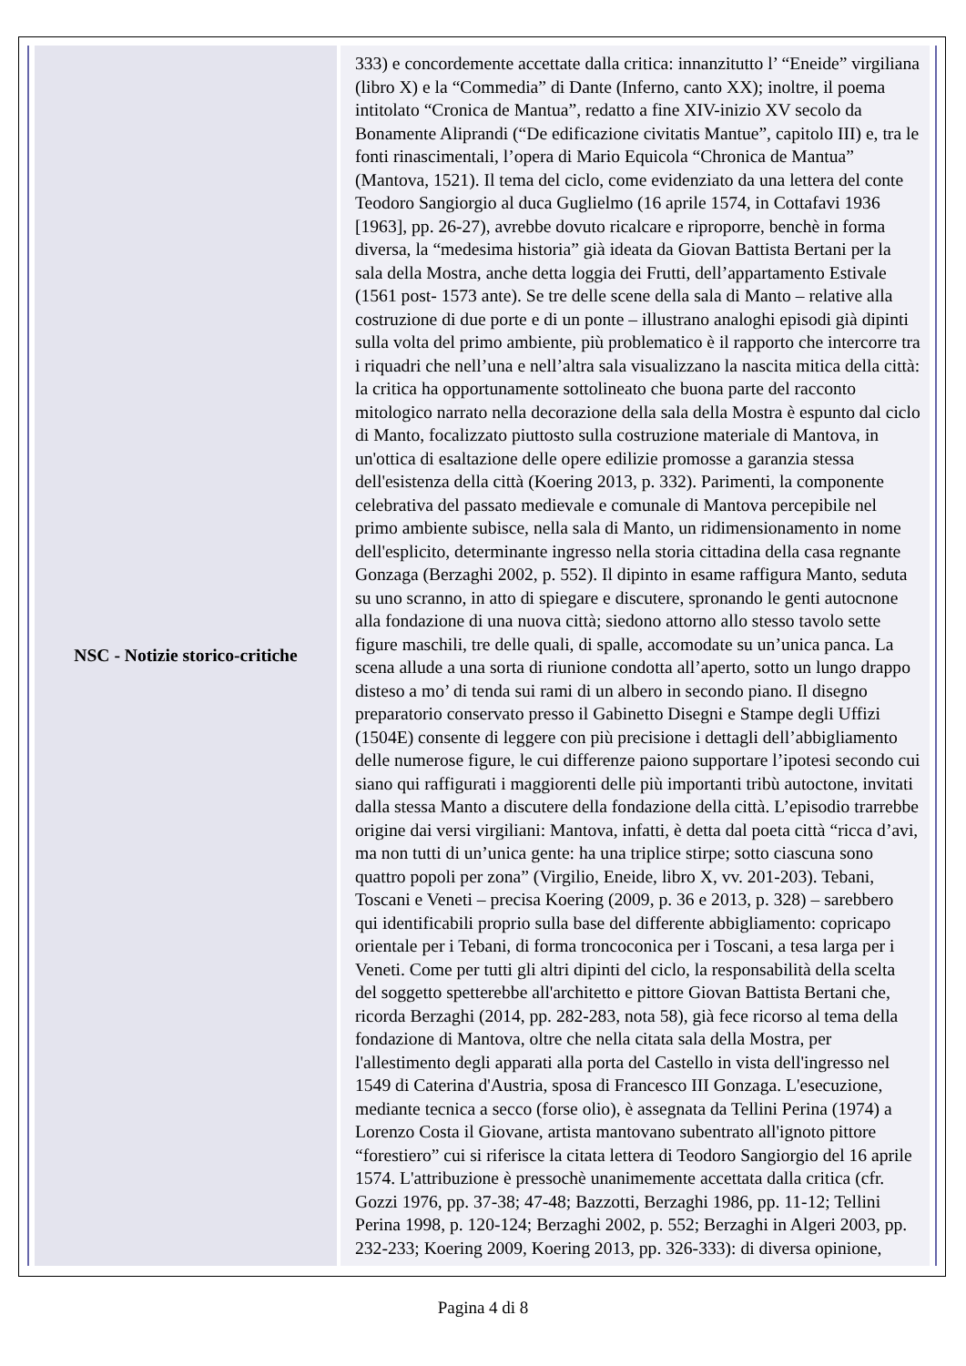| NSC - Notizie storico-critiche | 333) e concordemente accettate dalla critica: innanzitutto l’ “Eneide” virgiliana (libro X) e la “Commedia” di Dante (Inferno, canto XX); inoltre, il poema intitolato “Cronica de Mantua”, redatto a fine XIV-inizio XV secolo da Bonamente Aliprandi (“De edificazione civitatis Mantue”, capitolo III) e, tra le fonti rinascimentali, l’opera di Mario Equicola “Chronica de Mantua” (Mantova, 1521). Il tema del ciclo, come evidenziato da una lettera del conte Teodoro Sangiorgio al duca Guglielmo (16 aprile 1574, in Cottafavi 1936 [1963], pp. 26-27), avrebbe dovuto ricalcare e riproporre, benchè in forma diversa, la “medesima historia” già ideata da Giovan Battista Bertani per la sala della Mostra, anche detta loggia dei Frutti, dell’appartamento Estivale (1561 post- 1573 ante). Se tre delle scene della sala di Manto – relative alla costruzione di due porte e di un ponte – illustrano analoghi episodi già dipinti sulla volta del primo ambiente, più problematico è il rapporto che intercorre tra i riquadri che nell’una e nell’altra sala visualizzano la nascita mitica della città: la critica ha opportunamente sottolineato che buona parte del racconto mitologico narrato nella decorazione della sala della Mostra è espunto dal ciclo di Manto, focalizzato piuttosto sulla costruzione materiale di Mantova, in un'ottica di esaltazione delle opere edilizie promosse a garanzia stessa dell'esistenza della città (Koering 2013, p. 332). Parimenti, la componente celebrativa del passato medievale e comunale di Mantova percepibile nel primo ambiente subisce, nella sala di Manto, un ridimensionamento in nome dell'esplicito, determinante ingresso nella storia cittadina della casa regnante Gonzaga (Berzaghi 2002, p. 552). Il dipinto in esame raffigura Manto, seduta su uno scranno, in atto di spiegare e discutere, spronando le genti autocnone alla fondazione di una nuova città; siedono attorno allo stesso tavolo sette figure maschili, tre delle quali, di spalle, accomodate su un’unica panca. La scena allude a una sorta di riunione condotta all’aperto, sotto un lungo drappo disteso a mo’ di tenda sui rami di un albero in secondo piano. Il disegno preparatorio conservato presso il Gabinetto Disegni e Stampe degli Uffizi (1504E) consente di leggere con più precisione i dettagli dell’abbigliamento delle numerose figure, le cui differenze paiono supportare l’ipotesi secondo cui siano qui raffigurati i maggiorenti delle più importanti tribù autoctone, invitati dalla stessa Manto a discutere della fondazione della città. L’episodio trarrebbe origine dai versi virgiliani: Mantova, infatti, è detta dal poeta città “ricca d’avi, ma non tutti di un’unica gente: ha una triplice stirpe; sotto ciascuna sono quattro popoli per zona” (Virgilio, Eneide, libro X, vv. 201-203). Tebani, Toscani e Veneti – precisa Koering (2009, p. 36 e 2013, p. 328) – sarebbero qui identificabili proprio sulla base del differente abbigliamento: copricapo orientale per i Tebani, di forma troncoconica per i Toscani, a tesa larga per i Veneti. Come per tutti gli altri dipinti del ciclo, la responsabilità della scelta del soggetto spetterebbe all'architetto e pittore Giovan Battista Bertani che, ricorda Berzaghi (2014, pp. 282-283, nota 58), già fece ricorso al tema della fondazione di Mantova, oltre che nella citata sala della Mostra, per l'allestimento degli apparati alla porta del Castello in vista dell'ingresso nel 1549 di Caterina d'Austria, sposa di Francesco III Gonzaga. L'esecuzione, mediante tecnica a secco (forse olio), è assegnata da Tellini Perina (1974) a Lorenzo Costa il Giovane, artista mantovano subentrato all'ignoto pittore “forestiero” cui si riferisce la citata lettera di Teodoro Sangiorgio del 16 aprile 1574. L'attribuzione è pressochè unanimemente accettata dalla critica (cfr. Gozzi 1976, pp. 37-38; 47-48; Bazzotti, Berzaghi 1986, pp. 11-12; Tellini Perina 1998, p. 120-124; Berzaghi 2002, p. 552; Berzaghi in Algeri 2003, pp. 232-233; Koering 2009, Koering 2013, pp. 326-333): di diversa opinione, |
Pagina 4 di 8